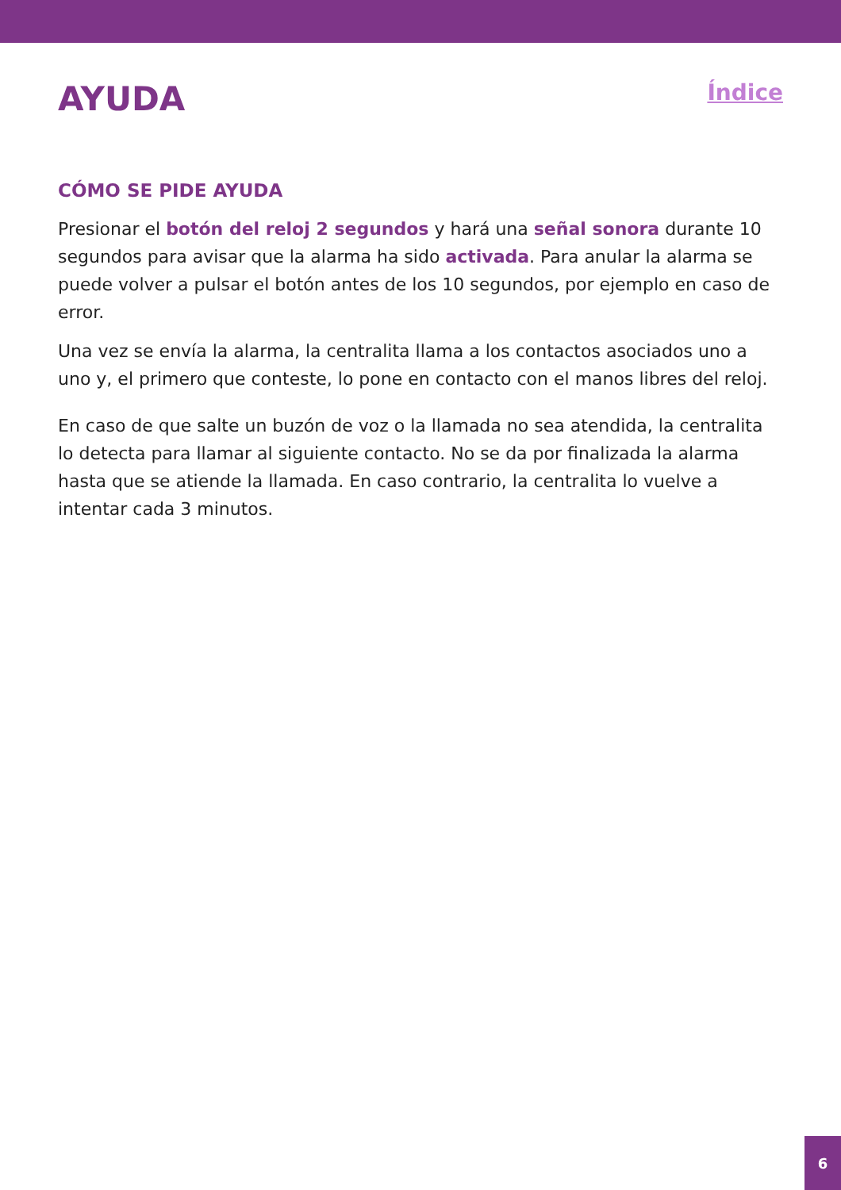AYUDA
Índice
CÓMO SE PIDE AYUDA
Presionar el botón del reloj 2 segundos y hará una señal sonora durante 10 segundos para avisar que la alarma ha sido activada. Para anular la alarma se puede volver a pulsar el botón antes de los 10 segundos, por ejemplo en caso de error.
Una vez se envía la alarma, la centralita llama a los contactos asociados uno a uno y, el primero que conteste, lo pone en contacto con el manos libres del reloj.
En caso de que salte un buzón de voz o la llamada no sea atendida, la centralita lo detecta para llamar al siguiente contacto. No se da por finalizada la alarma hasta que se atiende la llamada. En caso contrario, la centralita lo vuelve a intentar cada 3 minutos.
6